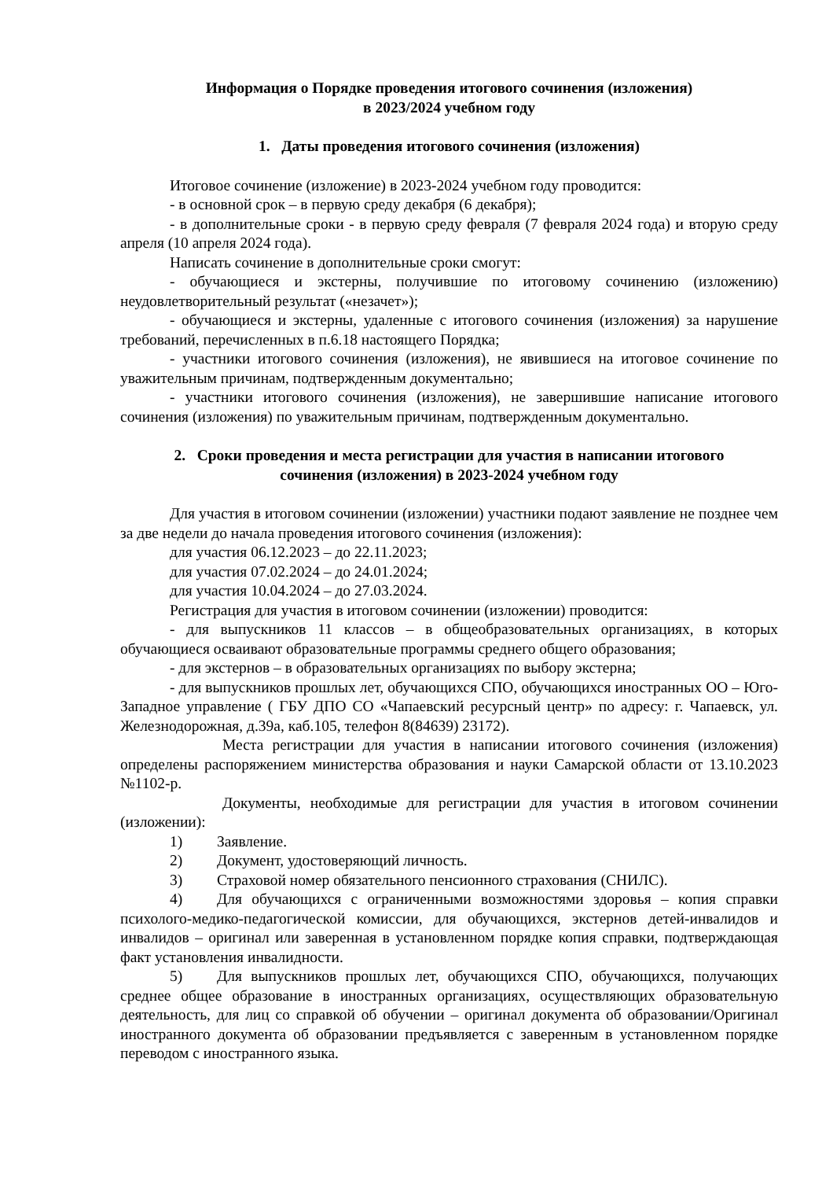Информация о Порядке проведения итогового сочинения (изложения)
в 2023/2024 учебном году
1. Даты проведения итогового сочинения (изложения)
Итоговое сочинение (изложение) в 2023-2024 учебном году проводится:
- в основной срок – в первую среду декабря (6 декабря);
- в дополнительные сроки - в первую среду февраля (7 февраля 2024 года) и вторую среду апреля (10 апреля 2024 года).
Написать сочинение в дополнительные сроки смогут:
- обучающиеся и экстерны, получившие по итоговому сочинению (изложению) неудовлетворительный результат («незачет»);
- обучающиеся и экстерны, удаленные с итогового сочинения (изложения) за нарушение требований, перечисленных в п.6.18 настоящего Порядка;
- участники итогового сочинения (изложения), не явившиеся на итоговое сочинение по уважительным причинам, подтвержденным документально;
- участники итогового сочинения (изложения), не завершившие написание итогового сочинения (изложения) по уважительным причинам, подтвержденным документально.
2. Сроки проведения и места регистрации для участия в написании итогового
сочинения (изложения) в 2023-2024 учебном году
Для участия в итоговом сочинении (изложении) участники подают заявление не позднее чем за две недели до начала проведения итогового сочинения (изложения):
для участия 06.12.2023 – до 22.11.2023;
для участия 07.02.2024 – до 24.01.2024;
для участия 10.04.2024 – до 27.03.2024.
Регистрация для участия в итоговом сочинении (изложении) проводится:
- для выпускников 11 классов – в общеобразовательных организациях, в которых обучающиеся осваивают образовательные программы среднего общего образования;
- для экстернов – в образовательных организациях по выбору экстерна;
- для выпускников прошлых лет, обучающихся СПО, обучающихся иностранных ОО – Юго-Западное управление ( ГБУ ДПО СО «Чапаевский ресурсный центр» по адресу: г. Чапаевск, ул. Железнодорожная, д.39а, каб.105, телефон 8(84639) 23172).
Места регистрации для участия в написании итогового сочинения (изложения) определены распоряжением министерства образования и науки Самарской области от 13.10.2023 №1102-р.
Документы, необходимые для регистрации для участия в итоговом сочинении (изложении):
1) Заявление.
2) Документ, удостоверяющий личность.
3) Страховой номер обязательного пенсионного страхования (СНИЛС).
4) Для обучающихся с ограниченными возможностями здоровья – копия справки психолого-медико-педагогической комиссии, для обучающихся, экстернов детей-инвалидов и инвалидов – оригинал или заверенная в установленном порядке копия справки, подтверждающая факт установления инвалидности.
5) Для выпускников прошлых лет, обучающихся СПО, обучающихся, получающих среднее общее образование в иностранных организациях, осуществляющих образовательную деятельность, для лиц со справкой об обучении – оригинал документа об образовании/Оригинал иностранного документа об образовании предъявляется с заверенным в установленном порядке переводом с иностранного языка.